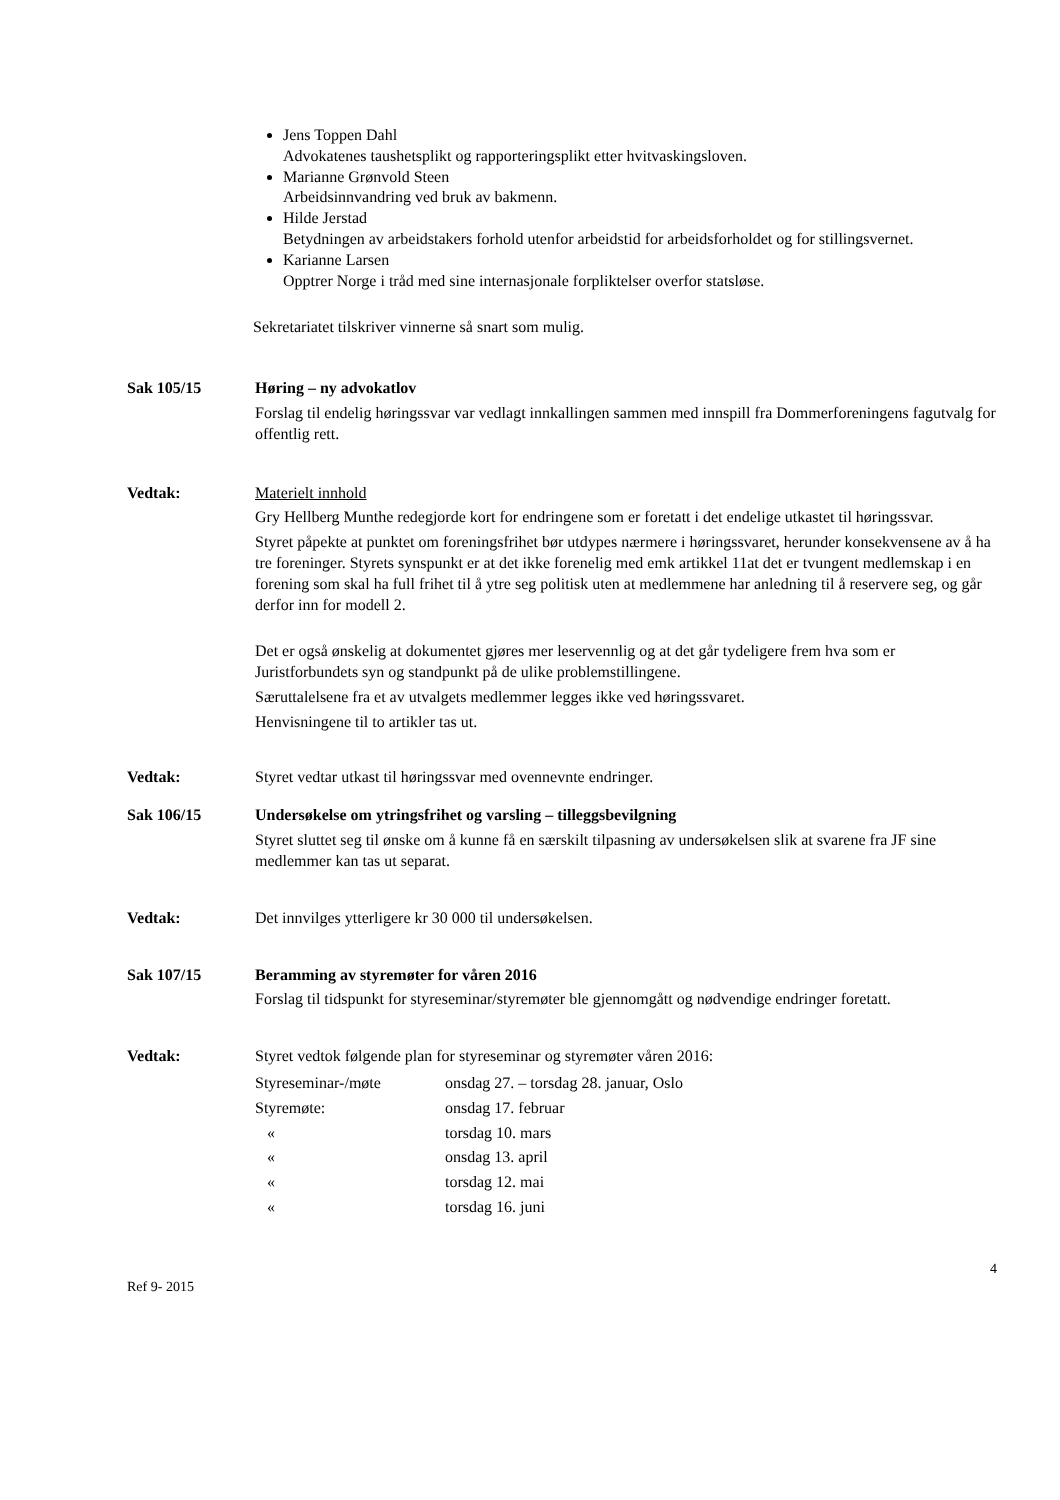Jens Toppen Dahl
Advokatenes taushetsplikt og rapporteringsplikt etter hvitvaskingsloven.
Marianne Grønvold Steen
Arbeidsinnvandring ved bruk av bakmenn.
Hilde Jerstad
Betydningen av arbeidstakers forhold utenfor arbeidstid for arbeidsforholdet og for stillingsvernet.
Karianne Larsen
Opptrer Norge i tråd med sine internasjonale forpliktelser overfor statsløse.
Sekretariatet tilskriver vinnerne så snart som mulig.
Sak 105/15 Høring – ny advokatlov
Forslag til endelig høringssvar var vedlagt innkallingen sammen med innspill fra Dommerforeningens fagutvalg for offentlig rett.
Vedtak: Materielt innhold
Gry Hellberg Munthe redegjorde kort for endringene som er foretatt i det endelige utkastet til høringssvar.
Styret påpekte at punktet om foreningsfrihet bør utdypes nærmere i høringssvaret, herunder konsekvensene av å ha tre foreninger. Styrets synspunkt er at det ikke forenelig med emk artikkel 11at det er tvungent medlemskap i en forening som skal ha full frihet til å ytre seg politisk uten at medlemmene har anledning til å reservere seg, og går derfor inn for modell 2.
Det er også ønskelig at dokumentet gjøres mer leservennlig og at det går tydeligere frem hva som er Juristforbundets syn og standpunkt på de ulike problemstillingene.
Særuttalelsene fra et av utvalgets medlemmer legges ikke ved høringssvaret.
Henvisningene til to artikler tas ut.
Vedtak: Styret vedtar utkast til høringssvar med ovennevnte endringer.
Sak 106/15 Undersøkelse om ytringsfrihet og varsling – tilleggsbevilgning
Styret sluttet seg til ønske om å kunne få en særskilt tilpasning av undersøkelsen slik at svarene fra JF sine medlemmer kan tas ut separat.
Vedtak: Det innvilges ytterligere kr 30 000 til undersøkelsen.
Sak 107/15 Beramming av styremøter for våren 2016
Forslag til tidspunkt for styreseminar/styremøter ble gjennomgått og nødvendige endringer foretatt.
Vedtak: Styret vedtok følgende plan for styreseminar og styremøter våren 2016:
| Styreseminar-/møte | onsdag 27. – torsdag 28. januar, Oslo |
| Styremøte: | onsdag 17. februar |
| « | torsdag 10. mars |
| « | onsdag 13. april |
| « | torsdag 12. mai |
| « | torsdag 16. juni |
4
Ref 9- 2015